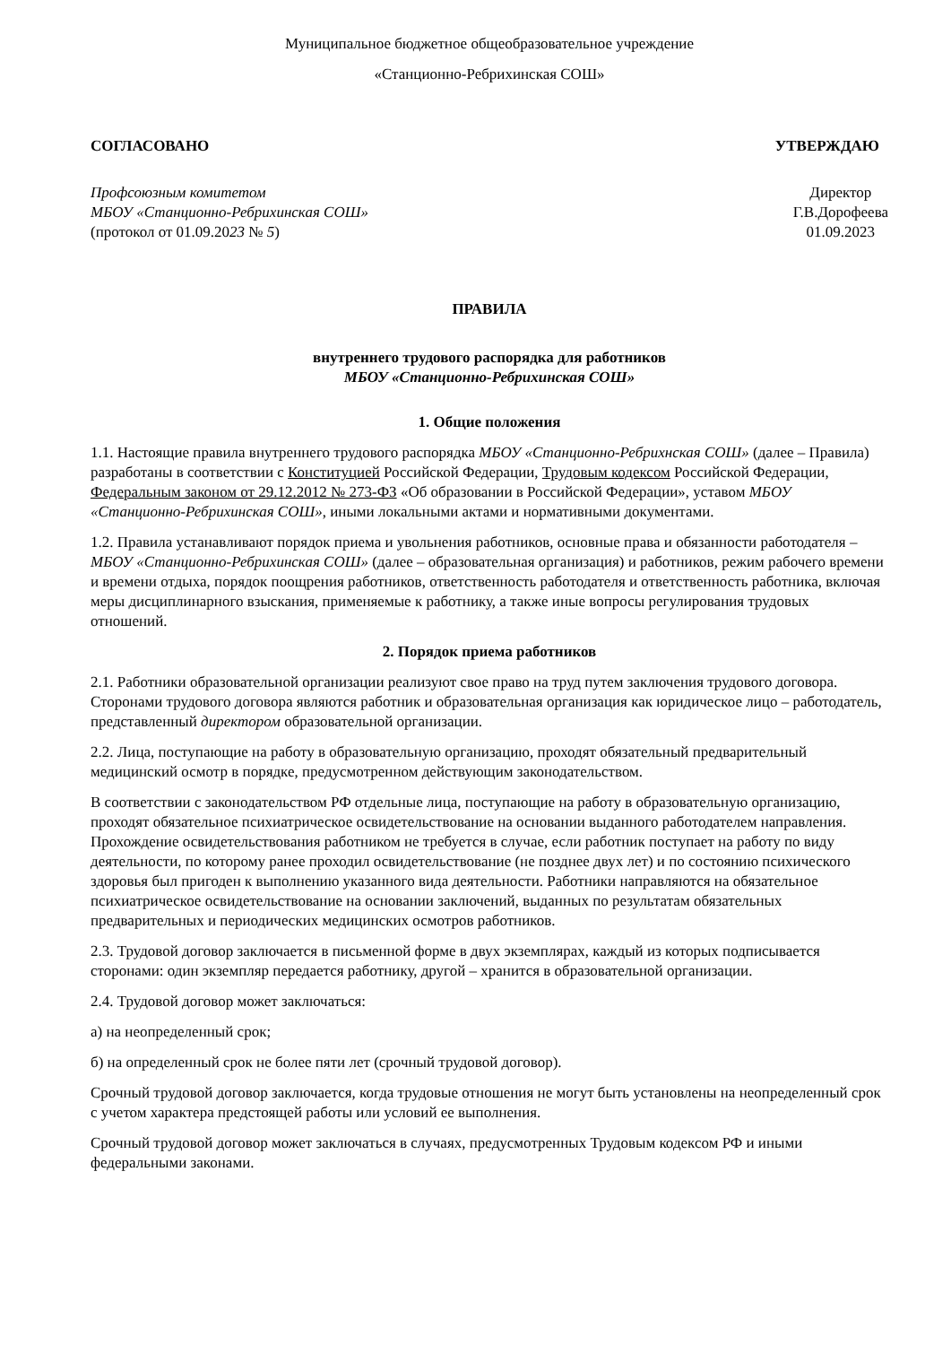Муниципальное бюджетное общеобразовательное учреждение
«Станционно-Ребрихинская СОШ»
СОГЛАСОВАНО УТВЕРЖДАЮ
Профсоюзным комитетом
МБОУ «Станционно-Ребрихинская СОШ»
(протокол от 01.09.2023 № 5)
Директор
Г.В.Дорофеева
01.09.2023
ПРАВИЛА
внутреннего трудового распорядка для работников
МБОУ «Станционно-Ребрихинская СОШ»
1. Общие положения
1.1. Настоящие правила внутреннего трудового распорядка МБОУ «Станционно-Ребрихнская СОШ» (далее – Правила) разработаны в соответствии с Конституцией Российской Федерации, Трудовым кодексом Российской Федерации, Федеральным законом от 29.12.2012 № 273-ФЗ «Об образовании в Российской Федерации», уставом МБОУ «Станционно-Ребрихинская СОШ», иными локальными актами и нормативными документами.
1.2. Правила устанавливают порядок приема и увольнения работников, основные права и обязанности работодателя – МБОУ «Станционно-Ребрихинская СОШ» (далее – образовательная организация) и работников, режим рабочего времени и времени отдыха, порядок поощрения работников, ответственность работодателя и ответственность работника, включая меры дисциплинарного взыскания, применяемые к работнику, а также иные вопросы регулирования трудовых отношений.
2. Порядок приема работников
2.1. Работники образовательной организации реализуют свое право на труд путем заключения трудового договора. Сторонами трудового договора являются работник и образовательная организация как юридическое лицо – работодатель, представленный директором образовательной организации.
2.2. Лица, поступающие на работу в образовательную организацию, проходят обязательный предварительный медицинский осмотр в порядке, предусмотренном действующим законодательством.
В соответствии с законодательством РФ отдельные лица, поступающие на работу в образовательную организацию, проходят обязательное психиатрическое освидетельствование на основании выданного работодателем направления. Прохождение освидетельствования работником не требуется в случае, если работник поступает на работу по виду деятельности, по которому ранее проходил освидетельствование (не позднее двух лет) и по состоянию психического здоровья был пригоден к выполнению указанного вида деятельности. Работники направляются на обязательное психиатрическое освидетельствование на основании заключений, выданных по результатам обязательных предварительных и периодических медицинских осмотров работников.
2.3. Трудовой договор заключается в письменной форме в двух экземплярах, каждый из которых подписывается сторонами: один экземпляр передается работнику, другой – хранится в образовательной организации.
2.4. Трудовой договор может заключаться:
а) на неопределенный срок;
б) на определенный срок не более пяти лет (срочный трудовой договор).
Срочный трудовой договор заключается, когда трудовые отношения не могут быть установлены на неопределенный срок с учетом характера предстоящей работы или условий ее выполнения.
Срочный трудовой договор может заключаться в случаях, предусмотренных Трудовым кодексом РФ и иными федеральными законами.